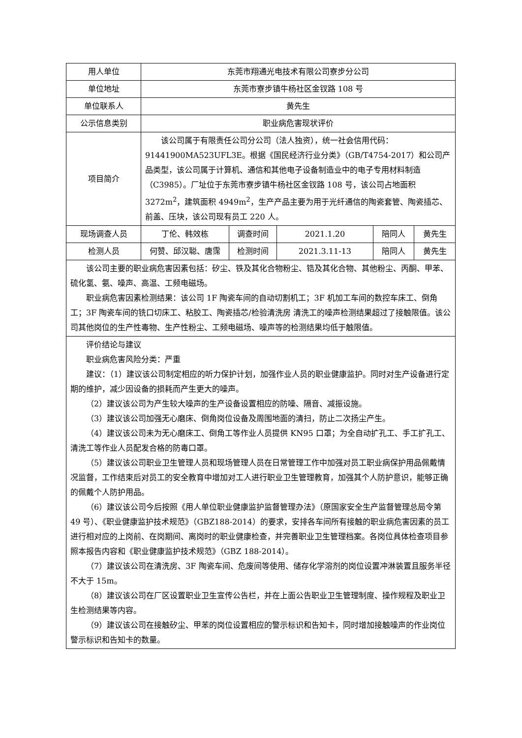| 用人单位 | 东莞市翔通光电技术有限公司寮步分公司 | | | | |
| 单位地址 | 东莞市寮步镇牛杨社区金钗路 108 号 | | | | |
| 单位联系人 | 黄先生 | | | | |
| 公示信息类别 | 职业病危害现状评价 | | | | |
| 项目简介 | 该公司属于有限责任公司分公司（法人独资），统一社会信用代码：91441900MA523UFL3E。根据《国民经济行业分类》（GB/T4754-2017）和公司产品类型，该公司属于计算机、通信和其他电子设备制造业中的电子专用材料制造（C3985）。厂址位于东莞市寮步镇牛杨社区金钗路 108 号，该公司占地面积 3272m<sup>2</sup>，建筑面积 4949m<sup>2</sup>，生产产品主要为用于光纤通信的陶瓷套管、陶瓷插芯、前盖、压块，该公司现有员工 220 人。 | | | | |
| 现场调查人员 | 丁伦、韩效栋 | 调查时间 | 2021.1.20 | 陪同人 | 黄先生 |
| 检测人员 | 何赞、邱汉聪、唐霈 | 检测时间 | 2021.3.11-13 | 陪同人 | 黄先生 |
| 该公司主要的职业病危害因素包括：矽尘、铁及其化合物粉尘、锆及其化合物、其他粉尘、丙酮、甲苯、硫化氢、氨、噪声、高温、工频电磁场。 职业病危害因素检测结果：该公司 1F 陶瓷车间的自动切割机工；3F 机加工车间的数控车床工、倒角工；3F 陶瓷车间的铣口切床工、粘胶工、陶瓷插芯/检验清洗房 清洗工的噪声检测结果超过了接触限值。该公司其他岗位的生产性毒物、生产性粉尘、工频电磁场、噪声等的检测结果均低于触限值。 | | | | | |
| 评价结论与建议 职业病危害风险分类：严重 建议：（1）建议该公司制定相应的听力保护计划，加强作业人员的职业健康监护。同时对生产设备进行定期的维护，减少因设备的损耗而产生更大的噪声。 （2）建议该公司为产生较大噪声的生产设备设置相应的防噪、隔音、减振设施。 （3）建议该公司加强无心磨床、倒角岗位设备及周围地面的清扫，防止二次扬尘产生。 （4）建议该公司未为无心磨床工、倒角工等作业人员提供 KN95 口罩；为全自动扩孔工、手工扩孔工、清洗工等作业人员配发合格的防毒口罩。 （5）建议该公司职业卫生管理人员和现场管理人员在日常管理工作中加强对员工职业病保护用品佩戴情况监督，工作结束后对员工的安全教育中增加对工人进行职业卫生管理教育，加强其个人防护意识，能够正确的佩戴个人防护用品。 （6）建议该公司今后按照《用人单位职业健康监护监督管理办法》（原国家安全生产监督管理总局令第 49 号）、《职业健康监护技术规范》（GBZ188-2014）的要求，安排各车间所有接触的职业病危害因素的员工进行相对应的上岗前、在岗期间、离岗时的职业健康检查，并完善职业卫生管理档案。各岗位具体检查项目参照本报告内容和《职业健康监护技术规范》（GBZ 188-2014）。 （7）建议该公司在清洗房、3F 陶瓷车间、危废间等使用、储存化学溶剂的岗位设置冲淋装置且服务半径不大于 15m。 （8）建议该公司在厂区设置职业卫生宣传公告栏，并在上面公告职业卫生管理制度、操作规程及职业卫生检测结果等内容。 （9）建议该公司在接触矽尘、甲苯的岗位设置相应的警示标识和告知卡，同时增加接触噪声的作业岗位警示标识和告知卡的数量。 | | | | | |